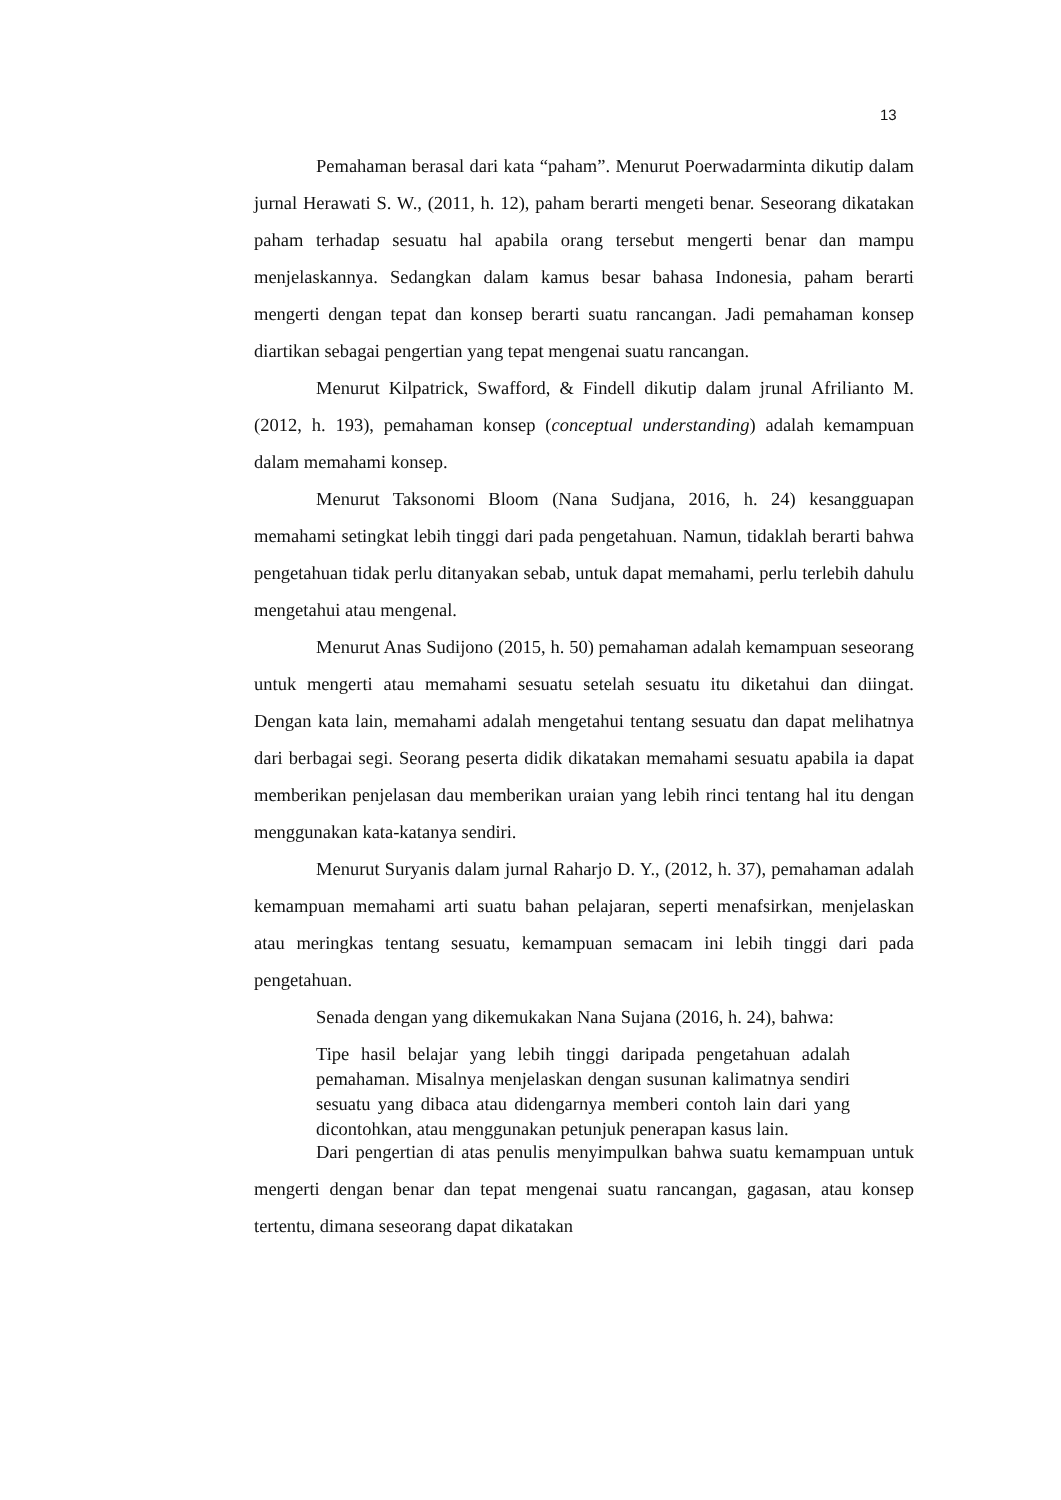13
Pemahaman berasal dari kata “paham”. Menurut Poerwadarminta dikutip dalam jurnal Herawati S. W., (2011, h. 12), paham berarti mengeti benar. Seseorang dikatakan paham terhadap sesuatu hal apabila orang tersebut mengerti benar dan mampu menjelaskannya. Sedangkan dalam kamus besar bahasa Indonesia, paham berarti mengerti dengan tepat dan konsep berarti suatu rancangan. Jadi pemahaman konsep diartikan sebagai pengertian yang tepat mengenai suatu rancangan.
Menurut Kilpatrick, Swafford, & Findell dikutip dalam jrunal Afrilianto M. (2012, h. 193), pemahaman konsep (conceptual understanding) adalah kemampuan dalam memahami konsep.
Menurut Taksonomi Bloom (Nana Sudjana, 2016, h. 24) kesangguapan memahami setingkat lebih tinggi dari pada pengetahuan. Namun, tidaklah berarti bahwa pengetahuan tidak perlu ditanyakan sebab, untuk dapat memahami, perlu terlebih dahulu mengetahui atau mengenal.
Menurut Anas Sudijono (2015, h. 50) pemahaman adalah kemampuan seseorang untuk mengerti atau memahami sesuatu setelah sesuatu itu diketahui dan diingat. Dengan kata lain, memahami adalah mengetahui tentang sesuatu dan dapat melihatnya dari berbagai segi. Seorang peserta didik dikatakan memahami sesuatu apabila ia dapat memberikan penjelasan dau memberikan uraian yang lebih rinci tentang hal itu dengan menggunakan kata-katanya sendiri.
Menurut Suryanis dalam jurnal Raharjo D. Y., (2012, h. 37), pemahaman adalah kemampuan memahami arti suatu bahan pelajaran, seperti menafsirkan, menjelaskan atau meringkas tentang sesuatu, kemampuan semacam ini lebih tinggi dari pada pengetahuan.
Senada dengan yang dikemukakan Nana Sujana (2016, h. 24), bahwa:
Tipe hasil belajar yang lebih tinggi daripada pengetahuan adalah pemahaman. Misalnya menjelaskan dengan susunan kalimatnya sendiri sesuatu yang dibaca atau didengarnya memberi contoh lain dari yang dicontohkan, atau menggunakan petunjuk penerapan kasus lain.
Dari pengertian di atas penulis menyimpulkan bahwa suatu kemampuan untuk mengerti dengan benar dan tepat mengenai suatu rancangan, gagasan, atau konsep tertentu, dimana seseorang dapat dikatakan